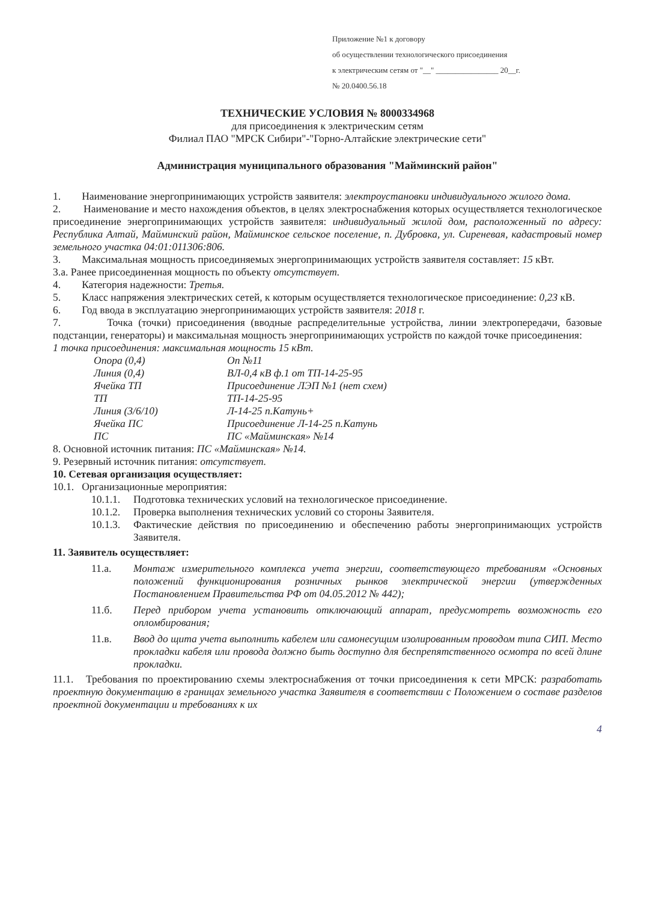Приложение №1 к договору
об осуществлении технологического присоединения
к электрическим сетям от "__" ________________ 20__г.
№ 20.0400.56.18
ТЕХНИЧЕСКИЕ УСЛОВИЯ № 8000334968
для присоединения к электрическим сетям
Филиал ПАО "МРСК Сибири"-"Горно-Алтайские электрические сети"
Администрация муниципального образования "Майминский район"
1. Наименование энергопринимающих устройств заявителя: электроустановки индивидуального жилого дома.
2. Наименование и место нахождения объектов, в целях электроснабжения которых осуществляется технологическое присоединение энергопринимающих устройств заявителя: индивидуальный жилой дом, расположенный по адресу: Республика Алтай, Майминский район, Майминское сельское поселение, п. Дубровка, ул. Сиреневая, кадастровый номер земельного участка 04:01:011306:806.
3. Максимальная мощность присоединяемых энергопринимающих устройств заявителя составляет: 15 кВт.
3.а. Ранее присоединенная мощность по объекту отсутствует.
4. Категория надежности: Третья.
5. Класс напряжения электрических сетей, к которым осуществляется технологическое присоединение: 0,23 кВ.
6. Год ввода в эксплуатацию энергопринимающих устройств заявителя: 2018 г.
7. Точка (точки) присоединения (вводные распределительные устройства, линии электропередачи, базовые подстанции, генераторы) и максимальная мощность энергопринимающих устройств по каждой точке присоединения:
1 точка присоединения: максимальная мощность 15 кВт.
Опора (0,4)
Оп №11
Линия (0,4)
ВЛ-0,4 кВ ф.1 от ТП-14-25-95
Ячейка ТП
Присоединение ЛЭП №1 (нет схем)
ТП
ТП-14-25-95
Линия (3/6/10)
Л-14-25 п.Катунь+
Ячейка ПС
Присоединение Л-14-25 п.Катунь
ПС
ПС «Майминская» №14
8. Основной источник питания: ПС «Майминская» №14.
9. Резервный источник питания: отсутствует.
10. Сетевая организация осуществляет:
10.1. Организационные мероприятия:
10.1.1. Подготовка технических условий на технологическое присоединение.
10.1.2. Проверка выполнения технических условий со стороны Заявителя.
10.1.3.
Фактические действия по присоединению и обеспечению работы энергопринимающих устройств Заявителя.
11. Заявитель осуществляет:
11.а. Монтаж измерительного комплекса учета энергии, соответствующего требованиям «Основных положений функционирования розничных рынков электрической энергии (утвержденных Постановлением Правительства РФ от 04.05.2012 № 442);
11.б. Перед прибором учета установить отключающий аппарат, предусмотреть возможность его опломбирования;
11.в. Ввод до щита учета выполнить кабелем или самонесущим изолированным проводом типа СИП. Место прокладки кабеля или провода должно быть доступно для беспрепятственного осмотра по всей длине прокладки.
11.1. Требования по проектированию схемы электроснабжения от точки присоединения к сети МРСК: разработать проектную документацию в границах земельного участка Заявителя в соответствии с Положением о составе разделов проектной документации и требованиях к их
4